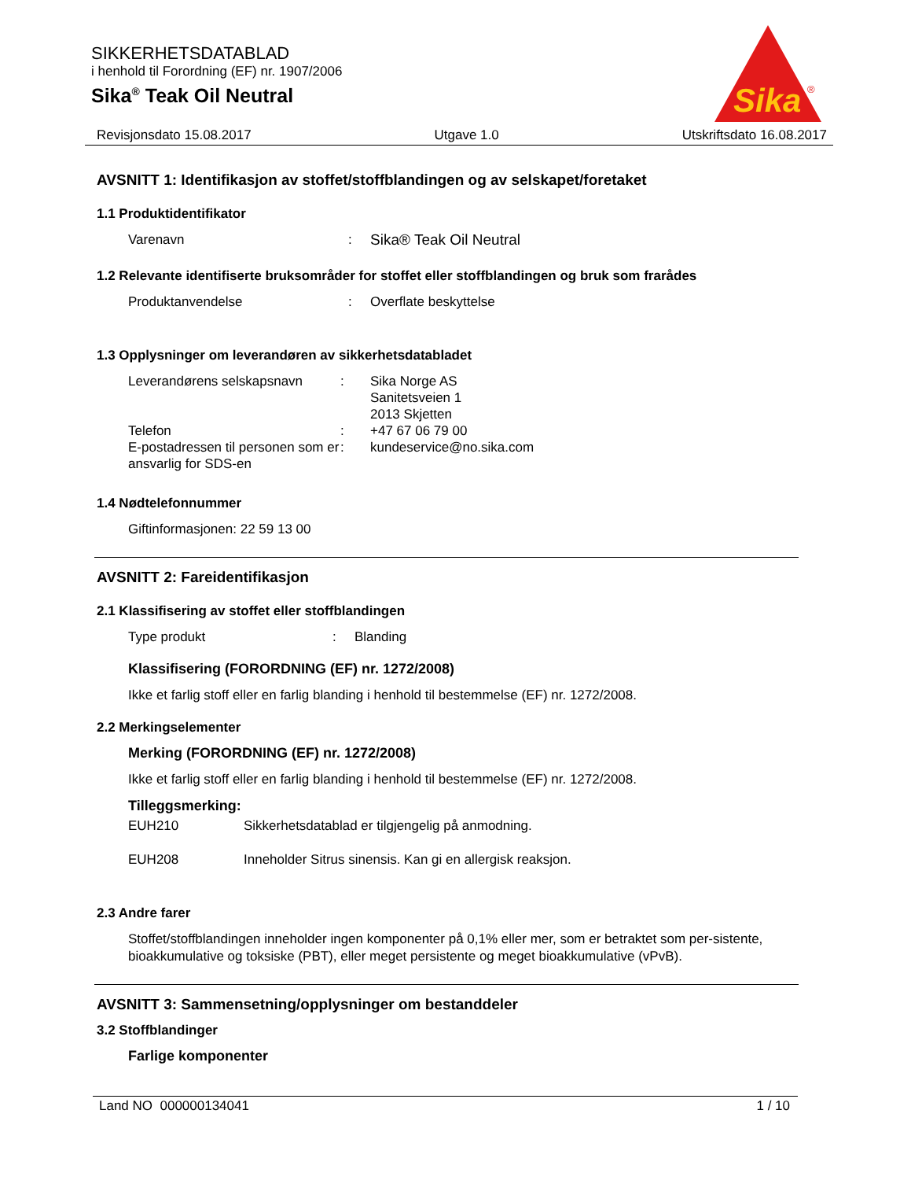SIKKERHETSDATABLAD
i henhold til Forordning (EF) nr. 1907/2006
Sika<sup>®</sup> Teak Oil Neutral
Sika
®
Revisjonsdato 15.08.2017 Utgave 1.0 Utskriftsdato 16.08.2017
AVSNITT 1: Identifikasjon av stoffet/stoffblandingen og av selskapet/foretaket
1.1 Produktidentifikator
Varenavn : Sika® Teak Oil Neutral
1.2 Relevante identifiserte bruksområder for stoffet eller stoffblandingen og bruk som frarådes
Produktanvendelse : Overflate beskyttelse
1.3 Opplysninger om leverandøren av sikkerhetsdatabladet
Leverandørens selskapsnavn : Sika Norge AS
Sanitetsveien 1
2013 Skjetten
Telefon : +47 67 06 79 00
E-postadressen til personen som er ansvarlig for SDS-en
: kundeservice@no.sika.com
1.4 Nødtelefonnummer
Giftinformasjonen: 22 59 13 00
AVSNITT 2: Fareidentifikasjon
2.1 Klassifisering av stoffet eller stoffblandingen
Type produkt : Blanding
Klassifisering (FORORDNING (EF) nr. 1272/2008)
Ikke et farlig stoff eller en farlig blanding i henhold til bestemmelse (EF) nr. 1272/2008.
2.2 Merkingselementer
Merking (FORORDNING (EF) nr. 1272/2008)
Ikke et farlig stoff eller en farlig blanding i henhold til bestemmelse (EF) nr. 1272/2008.
Tilleggsmerking:
EUH210 Sikkerhetsdatablad er tilgjengelig på anmodning.
EUH208 Inneholder Sitrus sinensis. Kan gi en allergisk reaksjon.
2.3 Andre farer
Stoffet/stoffblandingen inneholder ingen komponenter på 0,1% eller mer, som er betraktet som per-sistente, bioakkumulative og toksiske (PBT), eller meget persistente og meget bioakkumulative (vPvB).
AVSNITT 3: Sammensetning/opplysninger om bestanddeler
3.2 Stoffblandinger
Farlige komponenter
Land NO 000000134041 1 / 10